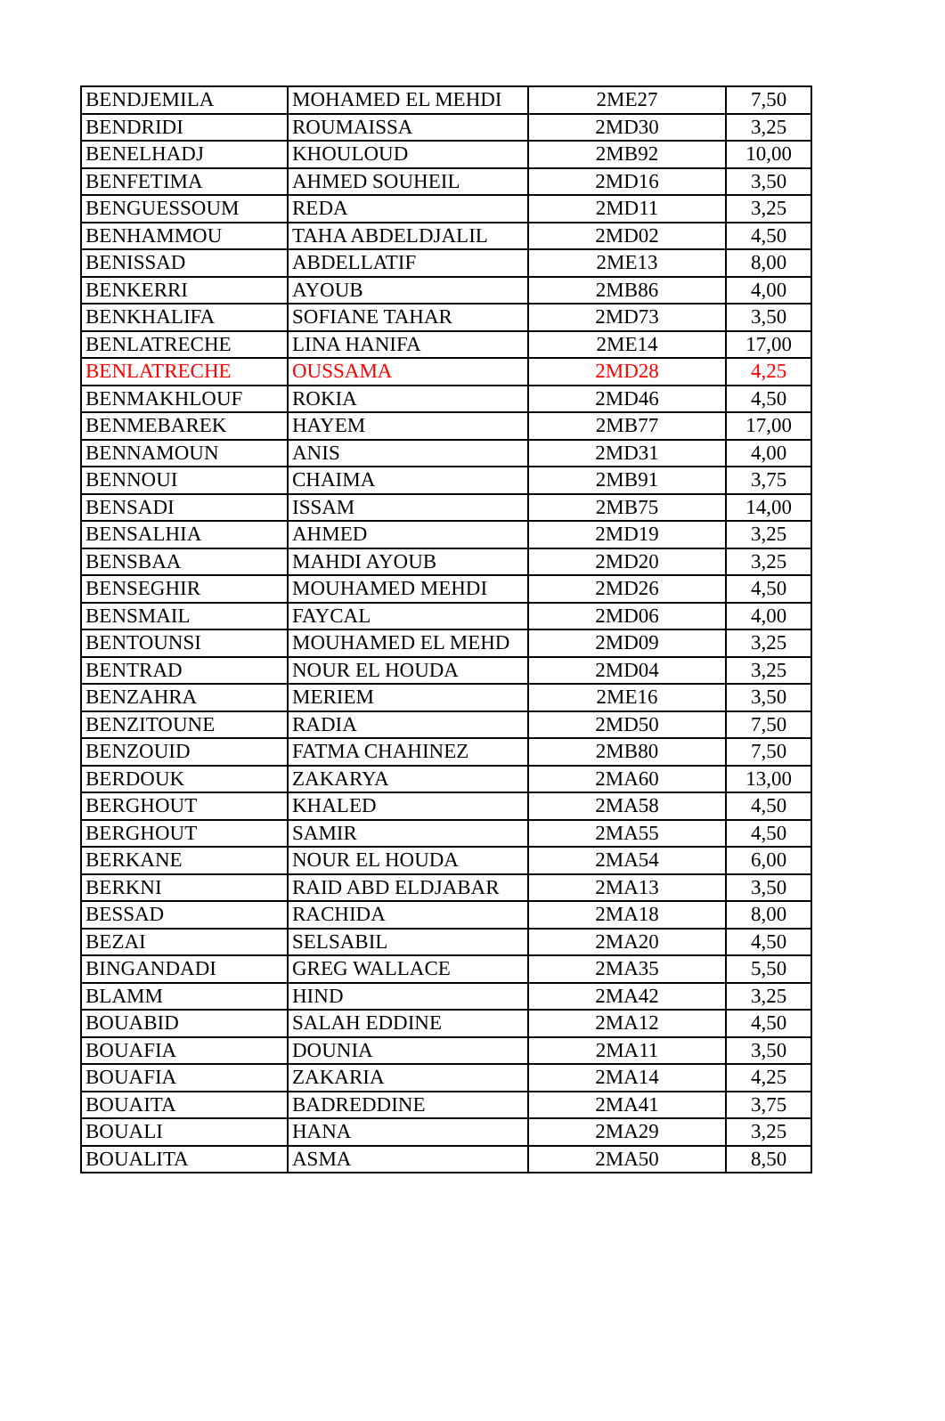| BENDJEMILA | MOHAMED EL MEHDI | 2ME27 | 7,50 |
| BENDRIDI | ROUMAISSA | 2MD30 | 3,25 |
| BENELHADJ | KHOULOUD | 2MB92 | 10,00 |
| BENFETIMA | AHMED SOUHEIL | 2MD16 | 3,50 |
| BENGUESSOUM | REDA | 2MD11 | 3,25 |
| BENHAMMOU | TAHA ABDELDJALIL | 2MD02 | 4,50 |
| BENISSAD | ABDELLATIF | 2ME13 | 8,00 |
| BENKERRI | AYOUB | 2MB86 | 4,00 |
| BENKHALIFA | SOFIANE TAHAR | 2MD73 | 3,50 |
| BENLATRECHE | LINA HANIFA | 2ME14 | 17,00 |
| BENLATRECHE | OUSSAMA | 2MD28 | 4,25 |
| BENMAKHLOUF | ROKIA | 2MD46 | 4,50 |
| BENMEBAREK | HAYEM | 2MB77 | 17,00 |
| BENNAMOUN | ANIS | 2MD31 | 4,00 |
| BENNOUI | CHAIMA | 2MB91 | 3,75 |
| BENSADI | ISSAM | 2MB75 | 14,00 |
| BENSALHIA | AHMED | 2MD19 | 3,25 |
| BENSBAA | MAHDI AYOUB | 2MD20 | 3,25 |
| BENSEGHIR | MOUHAMED MEHDI | 2MD26 | 4,50 |
| BENSMAIL | FAYCAL | 2MD06 | 4,00 |
| BENTOUNSI | MOUHAMED EL MEHD | 2MD09 | 3,25 |
| BENTRAD | NOUR EL HOUDA | 2MD04 | 3,25 |
| BENZAHRA | MERIEM | 2ME16 | 3,50 |
| BENZITOUNE | RADIA | 2MD50 | 7,50 |
| BENZOUID | FATMA CHAHINEZ | 2MB80 | 7,50 |
| BERDOUK | ZAKARYA | 2MA60 | 13,00 |
| BERGHOUT | KHALED | 2MA58 | 4,50 |
| BERGHOUT | SAMIR | 2MA55 | 4,50 |
| BERKANE | NOUR EL HOUDA | 2MA54 | 6,00 |
| BERKNI | RAID ABD ELDJABAR | 2MA13 | 3,50 |
| BESSAD | RACHIDA | 2MA18 | 8,00 |
| BEZAI | SELSABIL | 2MA20 | 4,50 |
| BINGANDADI | GREG WALLACE | 2MA35 | 5,50 |
| BLAMM | HIND | 2MA42 | 3,25 |
| BOUABID | SALAH EDDINE | 2MA12 | 4,50 |
| BOUAFIA | DOUNIA | 2MA11 | 3,50 |
| BOUAFIA | ZAKARIA | 2MA14 | 4,25 |
| BOUAITA | BADREDDINE | 2MA41 | 3,75 |
| BOUALI | HANA | 2MA29 | 3,25 |
| BOUALITA | ASMA | 2MA50 | 8,50 |